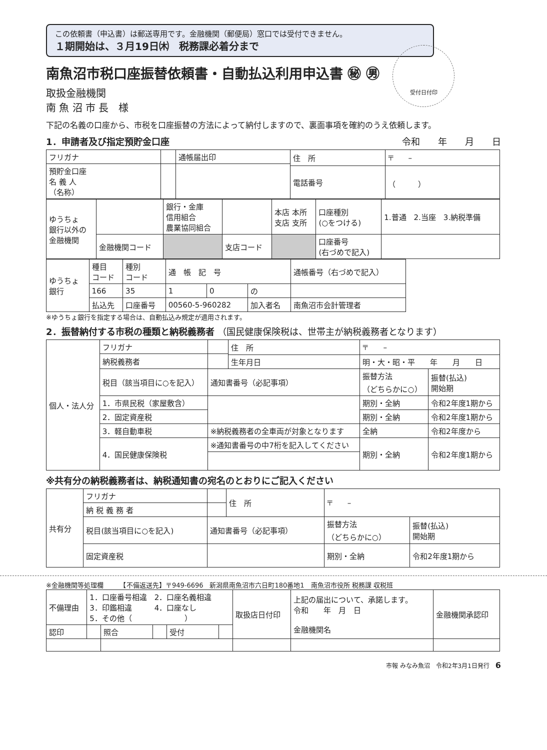この依頼書（申込書）は郵送専用です。金融機関（郵便局）窓口では受付できません。
１期開始は、３月19日㈭　税務課必着分まで
受付日付印
南魚沼市税口座振替依頼書・自動払込利用申込書 ㊙ ㊚
取扱金融機関
南 魚 沼 市 長　様
下記の名義の口座から、市税を口座振替の方法によって納付しますので、裏面事項を確約のうえ依頼します。
1．申請者及び指定預貯金口座 令和　　年　　月　　日
| フリガナ | | 通帳届出印 | 住 所 | 〒 – |
| 預貯金口座 名 義 人 （名称） | | | | |
| | | | 電話番号 | （ ） |
| ゆうちょ 銀行以外の 金融機関 | | 銀行・金庫 信用組合 農業協同組合 | | 本店 本所 支店 支所 | 口座種別 (○をつける) | 1.普通 2.当座 3.納税準備 |
| | 金融機関コード | | 支店コード | | 口座番号 (右づめで記入) | |
| ゆうちょ 銀行 | 種目 コード | 種別 コード | 通 帳 記 号 | | | 通帳番号（右づめで記入） |
| | 166 | 35 | 1 | 0 | の | |
| | 払込先 | 口座番号 | 00560-5-960282 | | 加入者名 | 南魚沼市会計管理者 |
※ゆうちょ銀行を指定する場合は、自動払込み規定が適用されます。
2．振替納付する市税の種類と納税義務者 （国民健康保険税は、世帯主が納税義務者となります）
| 個人・法人分 | フリガナ | | 住 所 | 〒 – | |
| | 納税義務者 | | | | |
| | | | 生年月日 | 明・大・昭・平 年 月 日 | |
| | 税目（該当項目に○を記入） | 通知書番号（必記事項） | | 振替方法 （どちらかに○） | 振替(払込) 開始期 |
| | 1．市県民税（家屋敷含） | | | 期別・全納 | 令和2年度1期から |
| | 2．固定資産税 | | | 期別・全納 | 令和2年度1期から |
| | 3．軽自動車税 | ※納税義務者の全車両が対象となります | | 全納 | 令和2年度から |
| | 4．国民健康保険税 | ※通知書番号の中7桁を記入してください | | 期別・全納 | 令和2年度1期から |
※共有分の納税義務者は、納税通知書の宛名のとおりにご記入ください
| 共有分 | フリガナ | | 住 所 | 〒 – | |
| | 納 税 義 務 者 | | | | |
| | 税目(該当項目に○を記入) | 通知書番号（必記事項） | | 振替方法 （どちらかに○） | 振替(払込) 開始期 |
| | 固定資産税 | | | 期別・全納 | 令和2年度1期から |
※金融機関等処理欄　　　【不備返送先】〒949-6696　新潟県南魚沼市六日町180番地1　南魚沼市役所 税務課 収税班
| 不備理由 | 1．口座番号相違 2．口座名義相違 3．印鑑相違 4．口座なし 5．その他（ ） | | | | | 取扱店日付印 | 上記の届出について、承諾します。 令和 年 月 日 金融機関名 | 金融機関承認印 |
| 認印 | | 照合 | | 受付 | | | | |
市報 みなみ魚沼　令和2年3月1日発行　6